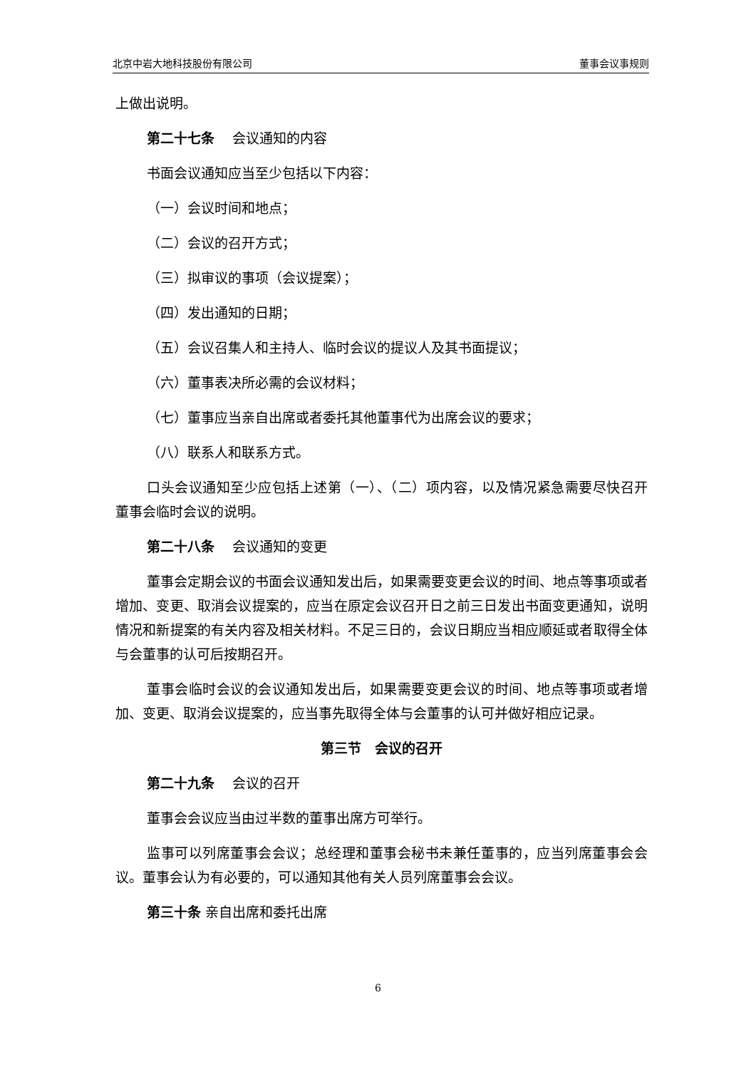北京中岩大地科技股份有限公司 董事会议事规则
上做出说明。
第二十七条　 会议通知的内容
书面会议通知应当至少包括以下内容：
（一）会议时间和地点；
（二）会议的召开方式；
（三）拟审议的事项（会议提案）；
（四）发出通知的日期；
（五）会议召集人和主持人、临时会议的提议人及其书面提议；
（六）董事表决所必需的会议材料；
（七）董事应当亲自出席或者委托其他董事代为出席会议的要求；
（八）联系人和联系方式。
口头会议通知至少应包括上述第（一）、（二）项内容，以及情况紧急需要尽快召开董事会临时会议的说明。
第二十八条　 会议通知的变更
董事会定期会议的书面会议通知发出后，如果需要变更会议的时间、地点等事项或者增加、变更、取消会议提案的，应当在原定会议召开日之前三日发出书面变更通知，说明情况和新提案的有关内容及相关材料。不足三日的，会议日期应当相应顺延或者取得全体与会董事的认可后按期召开。
董事会临时会议的会议通知发出后，如果需要变更会议的时间、地点等事项或者增加、变更、取消会议提案的，应当事先取得全体与会董事的认可并做好相应记录。
第三节　会议的召开
第二十九条　 会议的召开
董事会会议应当由过半数的董事出席方可举行。
监事可以列席董事会会议；总经理和董事会秘书未兼任董事的，应当列席董事会会议。董事会认为有必要的，可以通知其他有关人员列席董事会会议。
第三十条 亲自出席和委托出席
6